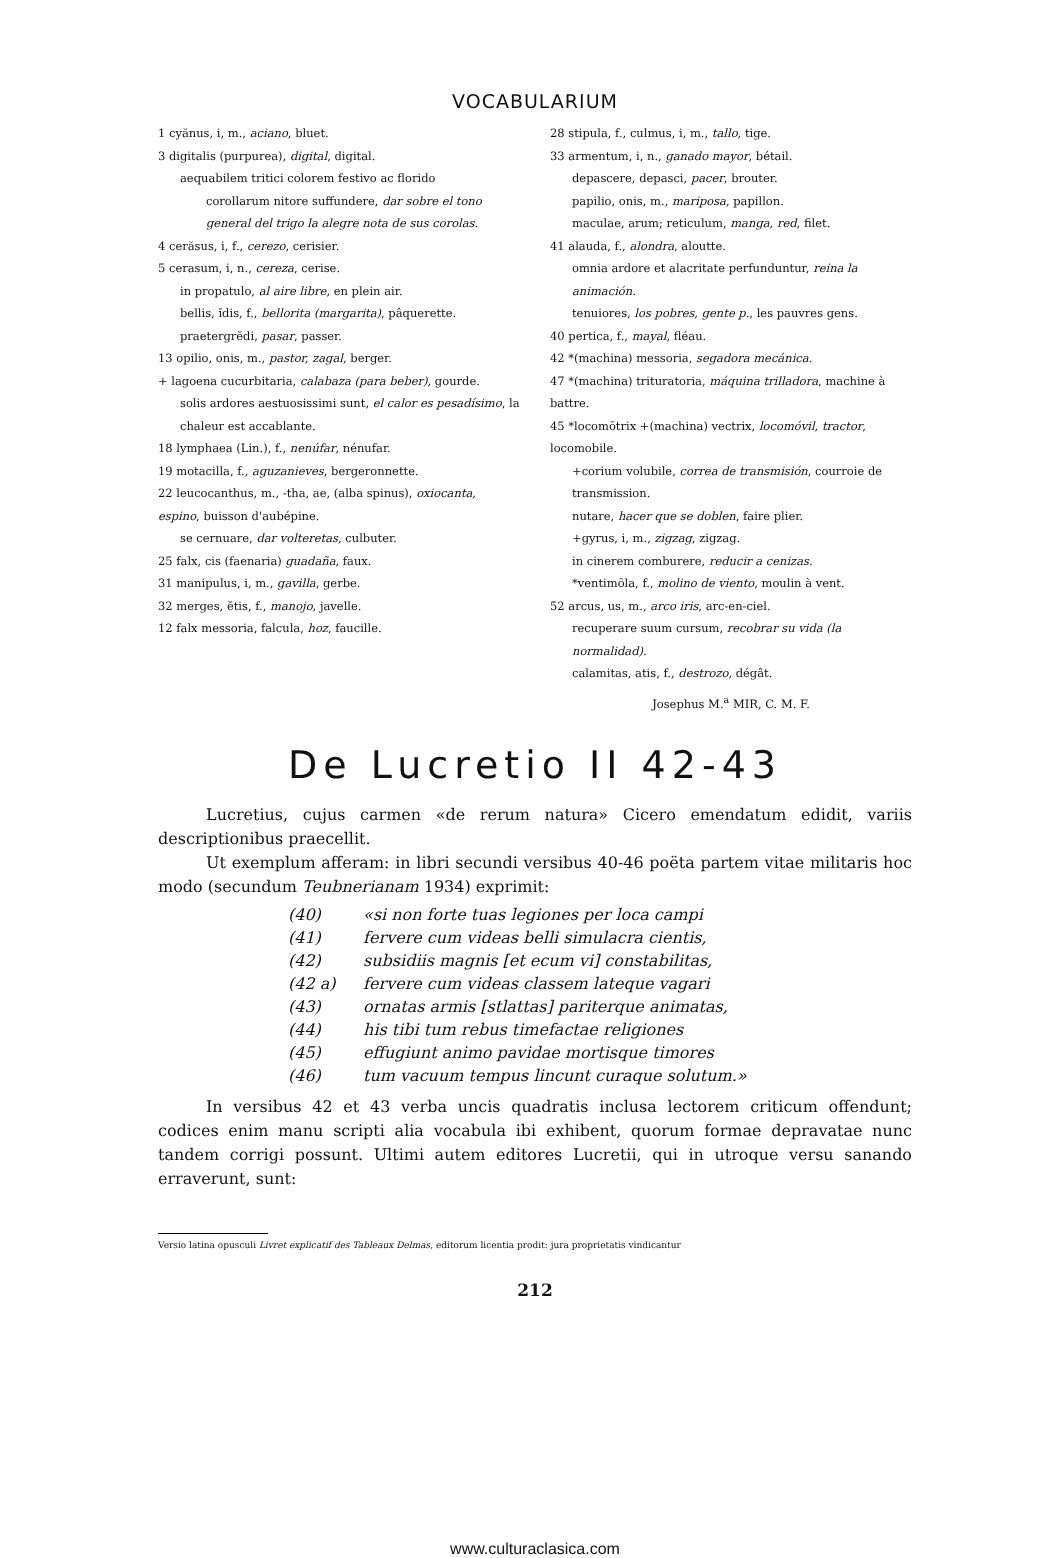VOCABULARIUM
1 cyănus, i, m., aciano, bluet.
3 digitalis (purpurea), digital, digital.
aequabilem tritici colorem festivo ac florido
corollarum nitore suffundere, dar sobre el tono general del trigo la alegre nota de sus corolas.
4 cerăsus, i, f., cerezo, cerisier.
5 cerasum, i, n., cereza, cerise.
in propatulo, al aire libre, en plein air.
bellis, ĭdis, f., bellorita (margarita), pâquerette.
praetergrĕdi, pasar, passer.
13 opilio, onis, m., pastor, zagal, berger.
+ lagoena cucurbitaria, calabaza (para beber), gourde.
solis ardores aestuosissimi sunt, el calor es pesadísimo, la chaleur est accablante.
18 lymphaea (Lin.), f., nenúfar, nénufar.
19 motacilla, f., aguzanieves, bergeronnette.
22 leucocanthus, m., -tha, ae, (alba spinus), oxiocanta, espino, buisson d'aubépine.
se cernuare, dar volteretas, culbuter.
25 falx, cis (faenaria) guadaña, faux.
31 manipulus, i, m., gavilla, gerbe.
32 merges, ĕtis, f., manojo, javelle.
12 falx messoria, falcula, hoz, faucille.
28 stipula, f., culmus, i, m., tallo, tige.
33 armentum, i, n., ganado mayor, bétail.
depascere, depasci, pacer, brouter.
papilio, onis, m., mariposa, papillon.
maculae, arum; reticulum, manga, red, filet.
41 alauda, f., alondra, aloutte.
omnia ardore et alacritate perfunduntur, reina la animación.
tenuiores, los pobres, gente p., les pauvres gens.
40 pertica, f., mayal, fléau.
42 *(machina) messoria, segadora mecánica.
47 *(machina) trituratoria, máquina trilladora, machine à battre.
45 *locomōtrix +(machina) vectrix, locomóvil, tractor, locomobile.
+corium volubile, correa de transmisión, courroie de transmission.
nutare, hacer que se doblen, faire plier.
+gyrus, i, m., zigzag, zigzag.
in cinerem comburere, reducir a cenizas.
*ventimōla, f., molino de viento, moulin à vent.
52 arcus, us, m., arco iris, arc-en-ciel.
recuperare suum cursum, recobrar su vida (la normalidad).
calamitas, atis, f., destrozo, dégât.
Josephus M.<sup>a</sup> MIR, C. M. F.
De Lucretio II 42-43
Lucretius, cujus carmen «de rerum natura» Cicero emendatum edidit, variis descriptionibus praecellit.
Ut exemplum afferam: in libri secundi versibus 40-46 poëta partem vitae militaris hoc modo (secundum Teubnerianam 1934) exprimit:
(40) «si non forte tuas legiones per loca campi
(41) fervere cum videas belli simulacra cientis,
(42) subsidiis magnis [et ecum vi] constabilitas,
(42 a) fervere cum videas classem lateque vagari
(43) ornatas armis [stlattas] pariterque animatas,
(44) his tibi tum rebus timefactae religiones
(45) effugiunt animo pavidae mortisque timores
(46) tum vacuum tempus lincunt curaque solutum.»
In versibus 42 et 43 verba uncis quadratis inclusa lectorem criticum offendunt; codices enim manu scripti alia vocabula ibi exhibent, quorum formae depravatae nunc tandem corrigi possunt. Ultimi autem editores Lucretii, qui in utroque versu sanando erraverunt, sunt:
Versio latina opusculi Livret explicatif des Tableaux Delmas, editorum licentia prodit: jura proprietatis vindicantur
212
www.culturaclasica.com